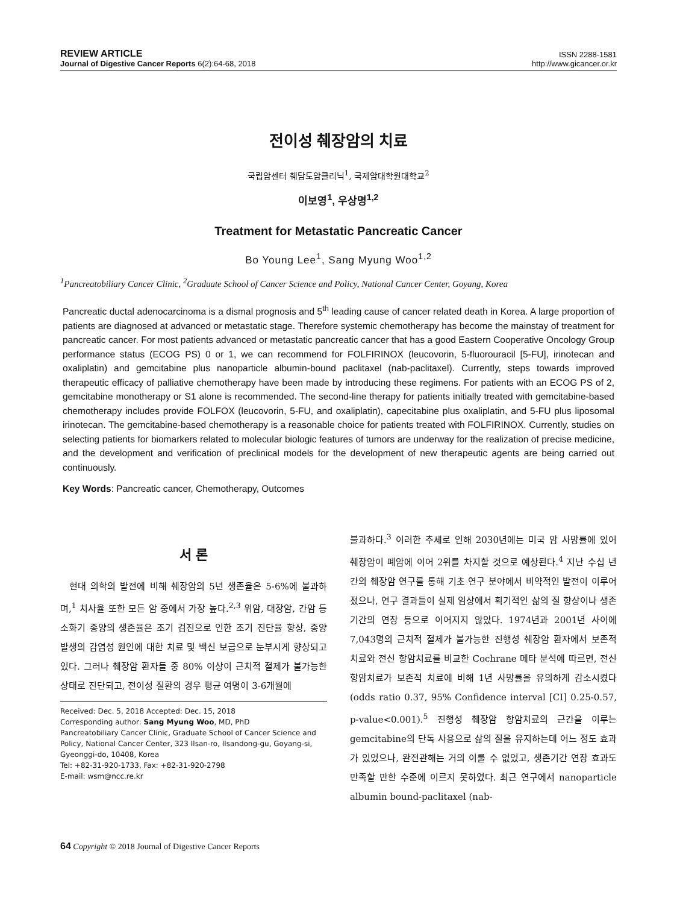REVIEW ARTICLE
Journal of Digestive Cancer Reports 6(2):64-68, 2018
ISSN 2288-1581
http://www.gicancer.or.kr
전이성 췌장암의 치료
국립암센터 췌담도암클리닉<sup>1</sup>, 국제암대학원대학교<sup>2</sup>
이보영<sup>1</sup>, 우상명<sup>1,2</sup>
Treatment for Metastatic Pancreatic Cancer
Bo Young Lee<sup>1</sup>, Sang Myung Woo<sup>1,2</sup>
<sup>1</sup> Pancreatobiliary Cancer Clinic, <sup>2</sup>Graduate School of Cancer Science and Policy, National Cancer Center, Goyang, Korea
Pancreatic ductal adenocarcinoma is a dismal prognosis and 5<sup>th</sup> leading cause of cancer related death in Korea. A large proportion of patients are diagnosed at advanced or metastatic stage. Therefore systemic chemotherapy has become the mainstay of treatment for pancreatic cancer. For most patients advanced or metastatic pancreatic cancer that has a good Eastern Cooperative Oncology Group performance status (ECOG PS) 0 or 1, we can recommend for FOLFIRINOX (leucovorin, 5-fluorouracil [5-FU], irinotecan and oxaliplatin) and gemcitabine plus nanoparticle albumin-bound paclitaxel (nab-paclitaxel). Currently, steps towards improved therapeutic efficacy of palliative chemotherapy have been made by introducing these regimens. For patients with an ECOG PS of 2, gemcitabine monotherapy or S1 alone is recommended. The second-line therapy for patients initially treated with gemcitabine-based chemotherapy includes provide FOLFOX (leucovorin, 5-FU, and oxaliplatin), capecitabine plus oxaliplatin, and 5-FU plus liposomal irinotecan. The gemcitabine-based chemotherapy is a reasonable choice for patients treated with FOLFIRINOX. Currently, studies on selecting patients for biomarkers related to molecular biologic features of tumors are underway for the realization of precise medicine, and the development and verification of preclinical models for the development of new therapeutic agents are being carried out continuously.
Key Words: Pancreatic cancer, Chemotherapy, Outcomes
서 론
현대 의학의 발전에 비해 췌장암의 5년 생존율은 5-6%에 불과하며,<sup>1</sup> 치사율 또한 모든 암 중에서 가장 높다.<sup>2,3</sup> 위암, 대장암, 간암 등 소화기 종양의 생존율은 조기 검진으로 인한 조기 진단율 향상, 종양 발생의 감염성 원인에 대한 치료 및 백신 보급으로 눈부시게 향상되고 있다. 그러나 췌장암 환자들 중 80% 이상이 근치적 절제가 불가능한 상태로 진단되고, 전이성 질환의 경우 평균 여명이 3-6개월에
Received: Dec. 5, 2018 Accepted: Dec. 15, 2018
Corresponding author: Sang Myung Woo, MD, PhD
Pancreatobiliary Cancer Clinic, Graduate School of Cancer Science and Policy, National Cancer Center, 323 Ilsan-ro, Ilsandong-gu, Goyang-si, Gyeonggi-do, 10408, Korea
Tel: +82-31-920-1733, Fax: +82-31-920-2798
E-mail: wsm@ncc.re.kr
불과하다.<sup>3</sup> 이러한 추세로 인해 2030년에는 미국 암 사망률에 있어 췌장암이 폐암에 이어 2위를 차지할 것으로 예상된다.<sup>4</sup> 지난 수십 년간의 췌장암 연구를 통해 기초 연구 분야에서 비약적인 발전이 이루어졌으나, 연구 결과들이 실제 임상에서 획기적인 삶의 질 향상이나 생존기간의 연장 등으로 이어지지 않았다. 1974년과 2001년 사이에 7,043명의 근치적 절제가 불가능한 진행성 췌장암 환자에서 보존적 치료와 전신 항암치료를 비교한 Cochrane 메타 분석에 따르면, 전신 항암치료가 보존적 치료에 비해 1년 사망률을 유의하게 감소시켰다(odds ratio 0.37, 95% Confidence interval [CI] 0.25-0.57, p-value<0.001).<sup>5</sup> 진행성 췌장암 항암치료의 근간을 이루는 gemcitabine의 단독 사용으로 삶의 질을 유지하는데 어느 정도 효과가 있었으나, 완전관해는 거의 이룰 수 없었고, 생존기간 연장 효과도 만족할 만한 수준에 이르지 못하였다. 최근 연구에서 nanoparticle albumin bound-paclitaxel (nab-
64 Copyright © 2018 Journal of Digestive Cancer Reports